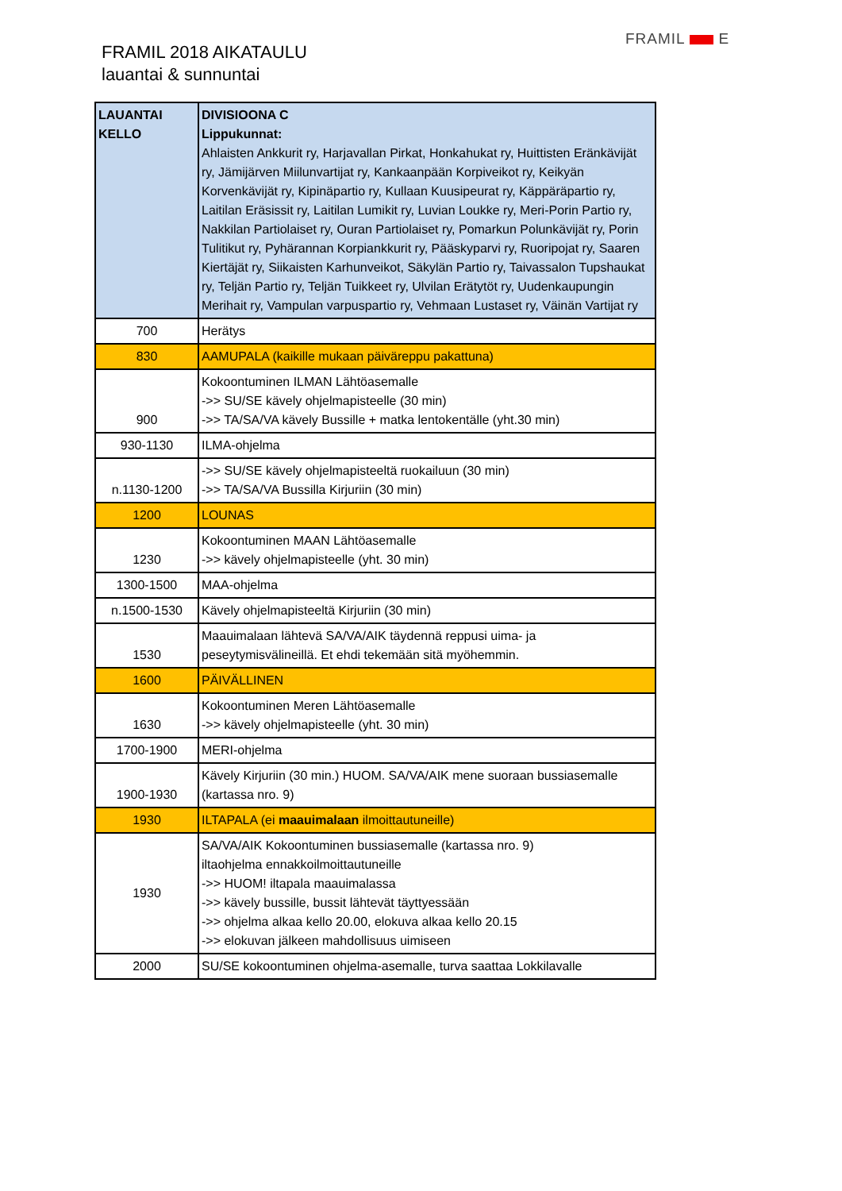FRAMIL 2018 AIKATAULU
lauantai & sunnuntai
FRAMIL E
| LAUANTAI KELLO | DIVISIOONA C Lippukunnat: Ahlaisten Ankkurit ry, Harjavallan Pirkat, Honkahukat ry, Huittisten Eränkävijät ry, Jämijärven Miilunvartijat ry, Kankaanpään Korpiveikot ry, Keikyän Korvenkävijät ry, Kipinäpartio ry, Kullaan Kuusipeurat ry, Käppäräpartio ry, Laitilan Eräsissit ry, Laitilan Lumikit ry, Luvian Loukke ry, Meri-Porin Partio ry, Nakkilan Partiolaiset ry, Ouran Partiolaiset ry, Pomarkun Polunkävijät ry, Porin Tulitikut ry, Pyhärannan Korpiankkurit ry, Pääskyparvi ry, Ruoripojat ry, Saaren Kiertäjät ry, Siikaisten Karhunveikot, Säkylän Partio ry, Taivassalon Tupshaukat ry, Teljän Partio ry, Teljän Tuikkeet ry, Ulvilan Erätytöt ry, Uudenkaupungin Merihait ry, Vampulan varpuspartio ry, Vehmaan Lustaset ry, Väinän Vartijat ry |
| --- | --- |
| 700 | Herätys |
| 830 | AAMUPALA (kaikille mukaan päiväreppu pakattuna) |
| 900 | Kokoontuminen ILMAN Lähtöasemalle ->> SU/SE kävely ohjelmapisteelle (30 min) ->> TA/SA/VA kävely Bussille + matka lentokentälle (yht.30 min) |
| 930-1130 | ILMA-ohjelma |
| n.1130-1200 | ->> SU/SE kävely ohjelmapisteeltä ruokailuun (30 min) ->> TA/SA/VA Bussilla Kirjuriin (30 min) |
| 1200 | LOUNAS |
| 1230 | Kokoontuminen MAAN Lähtöasemalle ->> kävely ohjelmapisteelle (yht. 30 min) |
| 1300-1500 | MAA-ohjelma |
| n.1500-1530 | Kävely ohjelmapisteeltä Kirjuriin (30 min) |
| 1530 | Maauimalaan lähtevä SA/VA/AIK täydennä reppusi uima- ja peseytymisvälineillä. Et ehdi tekemään sitä myöhemmin. |
| 1600 | PÄIVÄLLINEN |
| 1630 | Kokoontuminen Meren Lähtöasemalle ->> kävely ohjelmapisteelle (yht. 30 min) |
| 1700-1900 | MERI-ohjelma |
| 1900-1930 | Kävely Kirjuriin (30 min.) HUOM. SA/VA/AIK mene suoraan bussiasemalle (kartassa nro. 9) |
| 1930 | ILTAPALA (ei maauimalaan ilmoittautuneille) |
| 1930 | SA/VA/AIK Kokoontuminen bussiasemalle (kartassa nro. 9) iltaohjelma ennakkoilmoittautuneille ->> HUOM! iltapala maauimalassa ->> kävely bussille, bussit lähtevät täyttyessään ->> ohjelma alkaa kello 20.00, elokuva alkaa kello 20.15 ->> elokuvan jälkeen mahdollisuus uimiseen |
| 2000 | SU/SE kokoontuminen ohjelma-asemalle, turva saattaa Lokkilavalle |